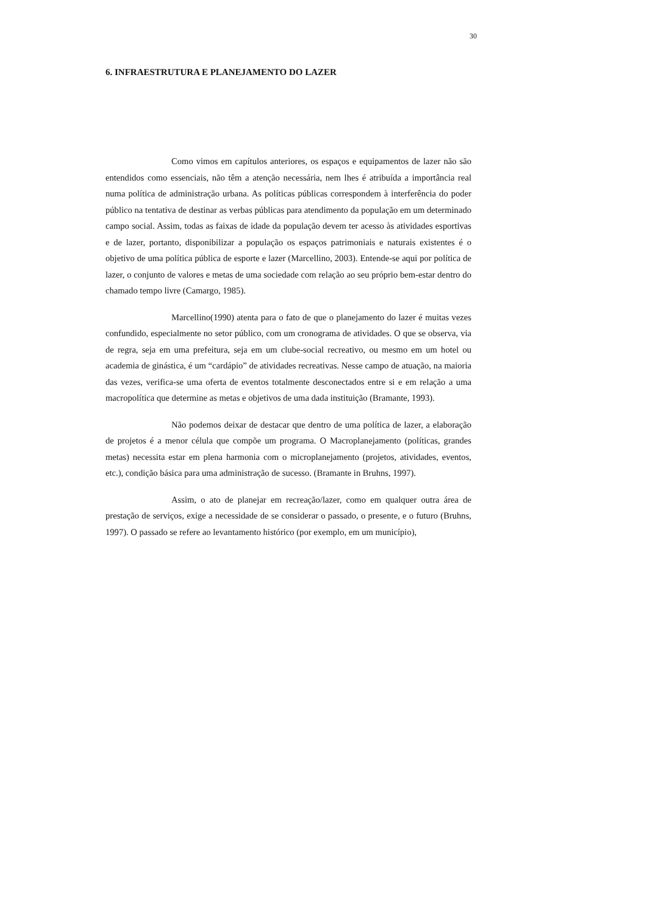30
6. INFRAESTRUTURA E PLANEJAMENTO DO LAZER
Como vimos em capítulos anteriores, os espaços e equipamentos de lazer não são entendidos como essenciais, não têm a atenção necessária, nem lhes é atribuída a importância real numa política de administração urbana. As políticas públicas correspondem à interferência do poder público na tentativa de destinar as verbas públicas para atendimento da população em um determinado campo social. Assim, todas as faixas de idade da população devem ter acesso às atividades esportivas e de lazer, portanto, disponibilizar a população os espaços patrimoniais e naturais existentes é o objetivo de uma política pública de esporte e lazer (Marcellino, 2003). Entende-se aqui por política de lazer, o conjunto de valores e metas de uma sociedade com relação ao seu próprio bem-estar dentro do chamado tempo livre (Camargo, 1985).
Marcellino(1990) atenta para o fato de que o planejamento do lazer é muitas vezes confundido, especialmente no setor público, com um cronograma de atividades. O que se observa, via de regra, seja em uma prefeitura, seja em um clube-social recreativo, ou mesmo em um hotel ou academia de ginástica, é um “cardápio” de atividades recreativas. Nesse campo de atuação, na maioria das vezes, verifica-se uma oferta de eventos totalmente desconectados entre si e em relação a uma macropolítica que determine as metas e objetivos de uma dada instituição (Bramante, 1993).
Não podemos deixar de destacar que dentro de uma política de lazer, a elaboração de projetos é a menor célula que compõe um programa. O Macroplanejamento (políticas, grandes metas) necessita estar em plena harmonia com o microplanejamento (projetos, atividades, eventos, etc.), condição básica para uma administração de sucesso. (Bramante in Bruhns, 1997).
Assim, o ato de planejar em recreação/lazer, como em qualquer outra área de prestação de serviços, exige a necessidade de se considerar o passado, o presente, e o futuro (Bruhns, 1997). O passado se refere ao levantamento histórico (por exemplo, em um município),